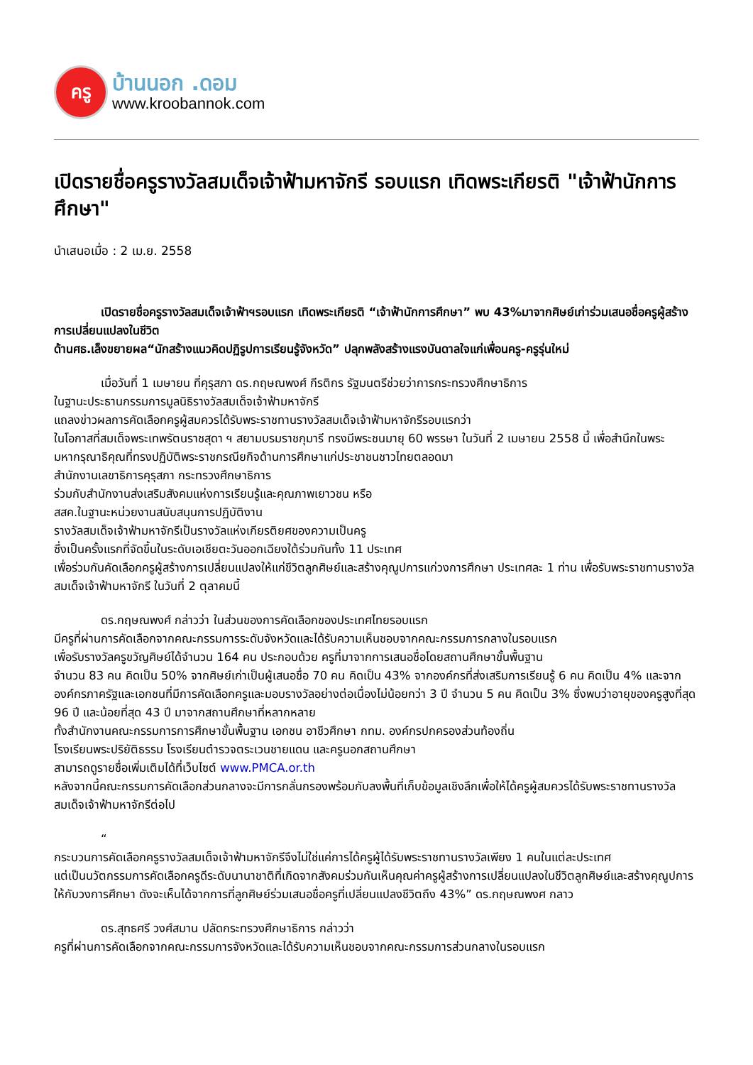ครู
บ้านนอก .ดอม
www.kroobannok.com
เปิดรายชื่อครูรางวัลสมเด็จเจ้าฟ้ามหาจักรี รอบแรก เทิดพระเกียรติ "เจ้าฟ้านักการศึกษา"
นำเสนอเมื่อ : 2 เม.ย. 2558
    เปิดรายชื่อครูรางวัลสมเด็จเจ้าฟ้าฯรอบแรก เทิดพระเกียรติ “เจ้าฟ้านักการศึกษา” พบ 43%มาจากศิษย์เก่าร่วมเสนอชื่อครูผู้สร้างการเปลี่ยนแปลงในชีวิต
ด้านศธ.เล็งขยายผล“นักสร้างแนวคิดปฏิรูปการเรียนรู้จังหวัด” ปลุกพลังสร้างแรงบันดาลใจแก่เพื่อนครู-ครูรุ่นใหม่
    เมื่อวันที่ 1 เมษายน ที่คุรุสภา ดร.กฤษณพงศ์ กีรติกร รัฐมนตรีช่วยว่าการกระทรวงศึกษาธิการ
ในฐานะประธานกรรมการมูลนิธิรางวัลสมเด็จเจ้าฟ้ามหาจักรี
แถลงข่าวผลการคัดเลือกครูผู้สมควรได้รับพระราชทานรางวัลสมเด็จเจ้าฟ้ามหาจักรีรอบแรกว่า
ในโอกาสที่สมเด็จพระเทพรัตนราชสุดา ฯ สยามบรมราชกุมารี ทรงมีพระชนมายุ 60 พรรษา ในวันที่ 2 เมษายน 2558 นี้ เพื่อสำนึกในพระมหากรุณาธิคุณที่ทรงปฏิบัติพระราชกรณียกิจด้านการศึกษาแก่ประชาชนชาวไทยตลอดมา
สำนักงานเลขาธิการคุรุสภา กระทรวงศึกษาธิการ
ร่วมกับสำนักงานส่งเสริมสังคมแห่งการเรียนรู้และคุณภาพเยาวชน หรือ
สสค.ในฐานะหน่วยงานสนับสนุนการปฏิบัติงาน
รางวัลสมเด็จเจ้าฟ้ามหาจักรีเป็นรางวัลแห่งเกียรติยศของความเป็นครู
ซึ่งเป็นครั้งแรกที่จัดขึ้นในระดับเอเชียตะวันออกเฉียงใต้ร่วมกันทั้ง 11 ประเทศ
เพื่อร่วมกันคัดเลือกครูผู้สร้างการเปลี่ยนแปลงให้แก่ชีวิตลูกศิษย์และสร้างคุณูปการแก่วงการศึกษา ประเทศละ 1 ท่าน เพื่อรับพระราชทานรางวัลสมเด็จเจ้าฟ้ามหาจักรี ในวันที่ 2 ตุลาคมนี้
    ดร.กฤษณพงศ์ กล่าวว่า ในส่วนของการคัดเลือกของประเทศไทยรอบแรก
มีครูที่ผ่านการคัดเลือกจากคณะกรรมการระดับจังหวัดและได้รับความเห็นชอบจากคณะกรรมการกลางในรอบแรก
เพื่อรับรางวัลครูขวัญศิษย์ได้จำนวน 164 คน ประกอบด้วย ครูที่มาจากการเสนอชื่อโดยสถานศึกษาขั้นพื้นฐาน
จำนวน 83 คน คิดเป็น 50% จากศิษย์เก่าเป็นผู้เสนอชื่อ 70 คน คิดเป็น 43% จากองค์กรที่ส่งเสริมการเรียนรู้ 6 คน คิดเป็น 4% และจากองค์กรภาครัฐและเอกชนที่มีการคัดเลือกครูและมอบรางวัลอย่างต่อเนื่องไม่น้อยกว่า 3 ปี จำนวน 5 คน คิดเป็น 3% ซึ่งพบว่าอายุของครูสูงที่สุด 96 ปี และน้อยที่สุด 43 ปี มาจากสถานศึกษาที่หลากหลาย
ทั้งสำนักงานคณะกรรมการการศึกษาขั้นพื้นฐาน เอกชน อาชีวศึกษา กทม. องค์กรปกครองส่วนท้องถิ่น
โรงเรียนพระปริยัติธรรม โรงเรียนตำรวจตระเวนชายแดน และครูนอกสถานศึกษา
สามารถดูรายชื่อเพิ่มเติมได้ที่เว็บไซต์ www.PMCA.or.th
หลังจากนี้คณะกรรมการคัดเลือกส่วนกลางจะมีการกลั่นกรองพร้อมกับลงพื้นที่เก็บข้อมูลเชิงลึกเพื่อให้ได้ครูผู้สมควรได้รับพระราชทานรางวัลสมเด็จเจ้าฟ้ามหาจักรีต่อไป
    “
กระบวนการคัดเลือกครูรางวัลสมเด็จเจ้าฟ้ามหาจักรีจึงไม่ใช่แค่การได้ครูผู้ได้รับพระราชทานรางวัลเพียง 1 คนในแต่ละประเทศ
แต่เป็นนวัตกรรมการคัดเลือกครูดีระดับนานาชาติที่เกิดจากสังคมร่วมกันเห็นคุณค่าครูผู้สร้างการเปลี่ยนแปลงในชีวิตลูกศิษย์และสร้างคุณูปการให้กับวงการศึกษา ดังจะเห็นได้จากการที่ลูกศิษย์ร่วมเสนอชื่อครูที่เปลี่ยนแปลงชีวิตถึง 43%” ดร.กฤษณพงศ กลาว
    ดร.สุทธศรี วงศ์สมาน ปลัดกระทรวงศึกษาธิการ กล่าวว่า
ครูที่ผ่านการคัดเลือกจากคณะกรรมการจังหวัดและได้รับความเห็นชอบจากคณะกรรมการส่วนกลางในรอบแรก